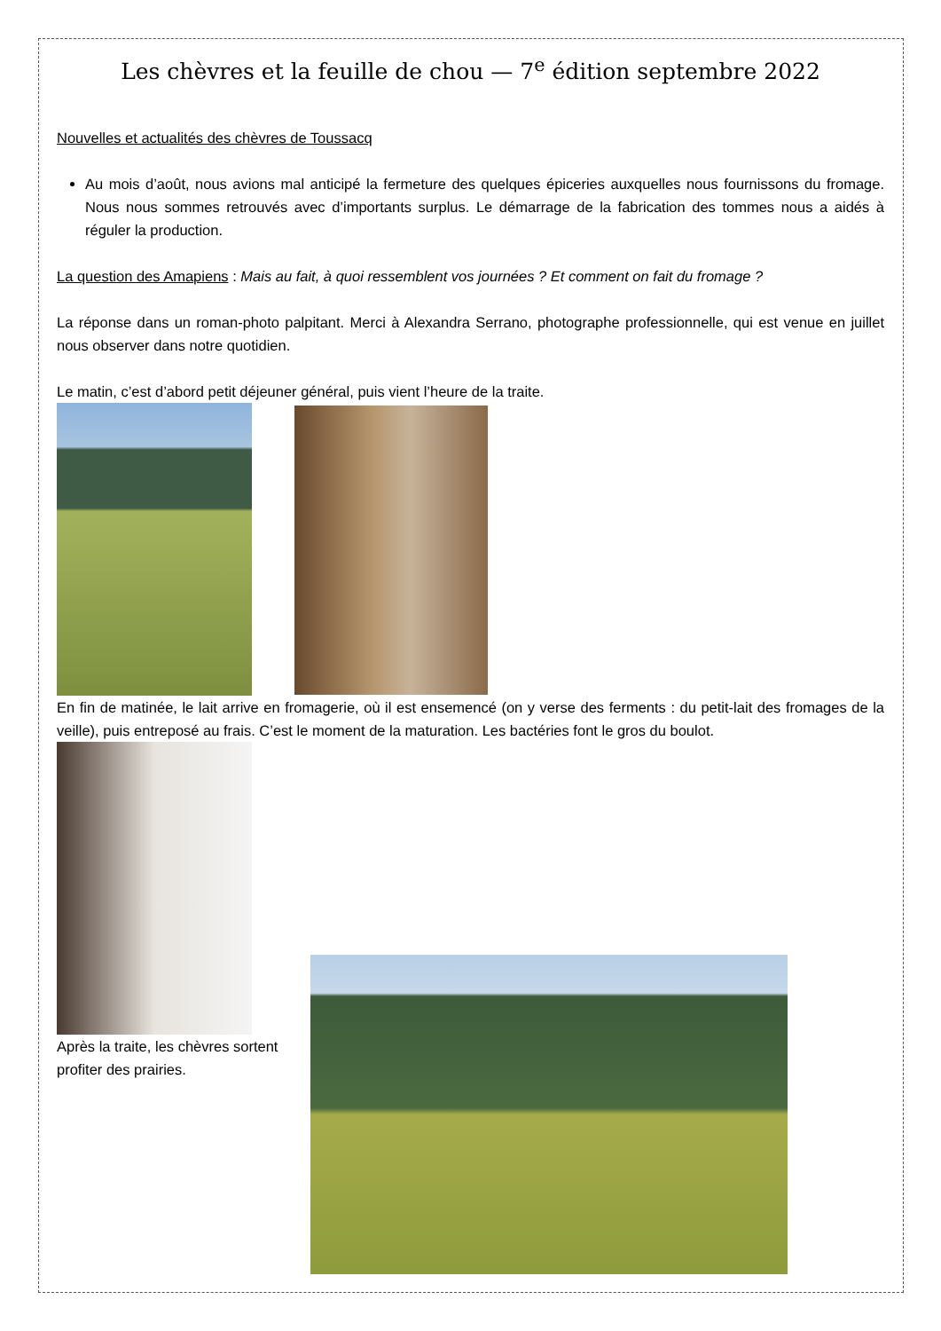Les chèvres et la feuille de chou — 7<sup>e</sup> édition septembre 2022
Nouvelles et actualités des chèvres de Toussacq
Au mois d’août, nous avions mal anticipé la fermeture des quelques épiceries auxquelles nous fournissons du fromage. Nous nous sommes retrouvés avec d’importants surplus. Le démarrage de la fabrication des tommes nous a aidés à réguler la production.
La question des Amapiens : Mais au fait, à quoi ressemblent vos journées ? Et comment on fait du fromage ?
La réponse dans un roman-photo palpitant. Merci à Alexandra Serrano, photographe professionnelle, qui est venue en juillet nous observer dans notre quotidien.
Le matin, c’est d’abord petit déjeuner général, puis vient l’heure de la traite.
En fin de matinée, le lait arrive en fromagerie, où il est ensemencé (on y verse des ferments : du petit-lait des fromages de la veille), puis entreposé au frais. C’est le moment de la maturation. Les bactéries font le gros du boulot.
Après la traite, les chèvres sortent profiter des prairies.